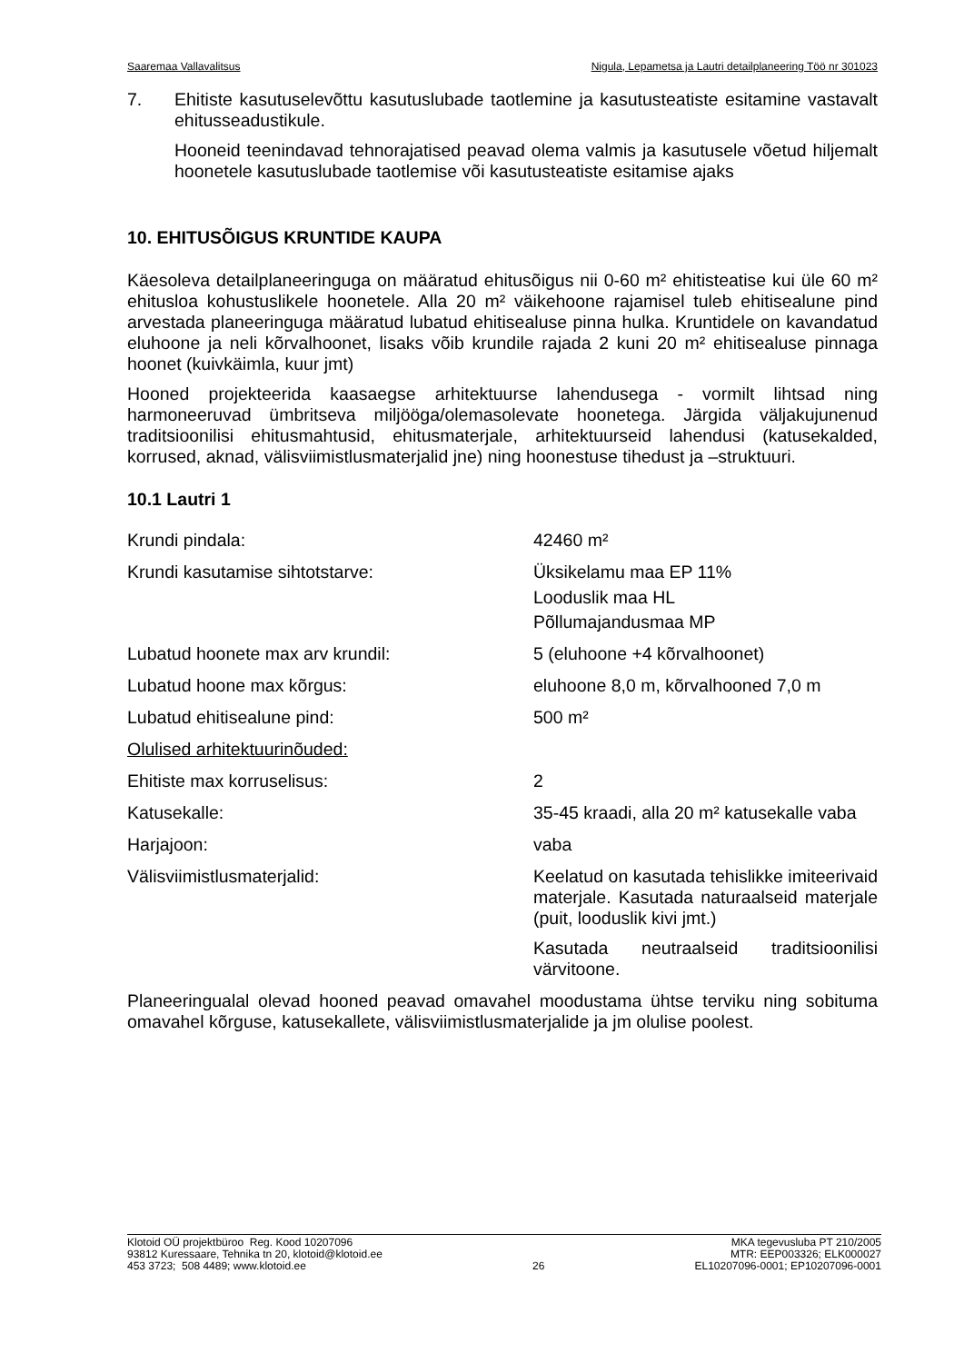Saaremaa Vallavalitsus Nigula, Lepametsa ja Lautri detailplaneering Töö nr 301023
7. Ehitiste kasutuselevõttu kasutuslubade taotlemine ja kasutusteatiste esitamine vastavalt ehitusseadustikule.
Hooneid teenindavad tehnorajatised peavad olema valmis ja kasutusele võetud hiljemalt hoonetele kasutuslubade taotlemise või kasutusteatiste esitamise ajaks
10. EHITUSÕIGUS KRUNTIDE KAUPA
Käesoleva detailplaneeringuga on määratud ehitusõigus nii 0-60 m² ehitisteatise kui üle 60 m² ehitusloa kohustuslikele hoonetele. Alla 20 m² väikehoone rajamisel tuleb ehitisealune pind arvestada planeeringuga määratud lubatud ehitisealuse pinna hulka. Kruntidele on kavandatud eluhoone ja neli kõrvalhoonet, lisaks võib krundile rajada 2 kuni 20 m² ehitisealuse pinnaga hoonet (kuivkäimla, kuur jmt)
Hooned projekteerida kaasaegse arhitektuurse lahendusega - vormilt lihtsad ning harmoneeruvad ümbritseva miljööga/olemasolevate hoonetega. Järgida väljakujunenud traditsioonilisi ehitusmahtusid, ehitusmaterjale, arhitektuurseid lahendusi (katusekalded, korrused, aknad, välisviimistlusmaterjalid jne) ning hoonestuse tihedust ja –struktuuri.
10.1 Lautri 1
| Krundi pindala: | 42460 m² |
| Krundi kasutamise sihtotstarve: | Üksikelamu maa EP 11% Looduslik maa HL Põllumajandusmaa MP |
| Lubatud hoonete max arv krundil: | 5 (eluhoone +4 kõrvalhoonet) |
| Lubatud hoone max kõrgus: | eluhoone 8,0 m, kõrvalhooned 7,0 m |
| Lubatud ehitisealune pind: | 500 m² |
| Olulised arhitektuurinõuded: | |
| Ehitiste max korruselisus: | 2 |
| Katusekalle: | 35-45 kraadi, alla 20 m² katusekalle vaba |
| Harjajoon: | vaba |
| Välisviimistlusmaterjalid: | Keelatud on kasutada tehislikke imiteerivaid materjale. Kasutada naturaalseid materjale (puit, looduslik kivi jmt.) Kasutada neutraalseid traditsioonilisi värvitoone. |
Planeeringualal olevad hooned peavad omavahel moodustama ühtse terviku ning sobituma omavahel kõrguse, katusekallete, välisviimistlusmaterjalide ja jm olulise poolest.
Klotoid OÜ projektbüroo Reg. Kood 10207096
93812 Kuressaare, Tehnika tn 20, klotoid@klotoid.ee
453 3723; 508 4489; www.klotoid.ee
26 MKA tegevusluba PT 210/2005
MTR: EEP003326; ELK000027
EL10207096-0001; EP10207096-0001